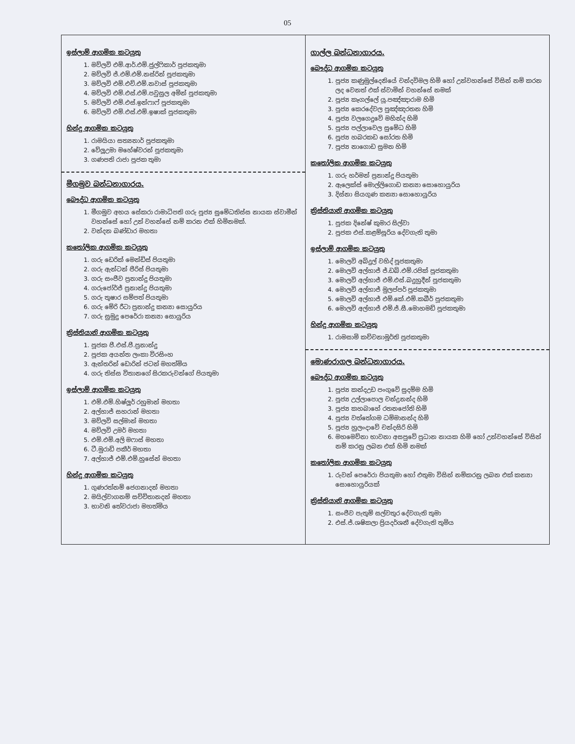05
| ඉස්ලාම් ආගමික කටයුතු 1. මව්ලවි එම්.ආර්.එම්.ජුල්ෆිකාර් පූජකතුමා 2. මව්ලවි ජ්.එම්.එම්.නස්රින් පූජකතුමා 3. මව්ලවි එම්.එච්.එම්.නවාස් පූජකතුමා 4. මව්ලවි එම්.එස්.එම්.පවුසුල අමින් පූජකතුමා 5. මව්ලවි එම්.එස්.ඉන්ෆාෆ් පූජකතුමා 6. මව්ලවි එම්.එස්.එම්.ඉෂාක් පූජකතුමා හින්දු ආගමික කටයුතු 1. රාමයියා සත්‍යනාර් පූජකතුමා 2. වේලූඋමා මහේෂ්වරන් පූජකතුමා 3. ගණපති රාජා පූජක තුමා මීගමුව බන්ධනාගාරය. බෞද්ධ ආගමික කටයුතු 1. මීගමුව අභය සේකරා රාමාධිපති ගරු පූජ්‍ය සුමේධතිස්ස නායක ස්වාමීන් වහන්සේ හෝ උන් වහන්සේ නම් කරන එක් හිමිනමක්. 2. වන්දන බණ්ඩාර මහතා කතෝලික ආගමික කටයුතු 1. ගරු ඩෙරික් මෙන්ඩිස් පියතුමා 2. ගරු ඇන්ටන් පීරිස් පියතුමා 3. ගරු සංජීව ප්‍රනාන්දු පියතුමා 4. ගරුජෝර්ජ් ප්‍රනාන්දු පියතුමා 5. ගරු තුෂාර සම්පත් පියතුමා 6. ගරු මේරි රීටා ප්‍රනාන්දු කන්‍යා සොයුරිය 7. ගරු සුමුදු පෙරේරා කන්‍යා සොයුරිය ක්‍රිස්තියානි ආගමික කටයුතු 1. පූජක පී.එස්.පී.ප්‍රනාන්දු 2. පූජක අයන්ත ලංකා විරසිංහ 3. ඇන්තරින් ඩොරින් ජටන් මහත්මිය 4. ගරු තිස්ස විතානගේ සිරකරුවන්ගේ පියතුමා ඉස්ලාම් ආගමික කටයුතු 1. එම්.එම්.හිෂ්ලූර් රහුමාන් මහතා 2. අල්හාජ් සහරාන් මහතා 3. මව්ලවි සල්මාන් මහතා 4. මව්ලවි උමර් මහතා 5. එම්.එම්.අලි මෆාස් මහතා 6. ටී.මුරාඩ් පකීර් මහතා 7. අල්හාජ් එම්.එම්.හුසේන් මහතා හින්දු ආගමික කටයුතු 1. ගුණරත්නම් ජෙගනාදන් මහතා 2. මයිල්වාගනම් සච්චිතානදන් මහතා 3. භාවනි තේවරාජා මහත්මිය | ගාල්ල බන්ධනාගාරය. බෞද්ධ ආගමික කටයුතු 1. පූජ්‍ය කණුමුල්දෙනියේ චන්දවිමල හිමි හෝ උන්වහන්සේ විසින් නම් කරන ලද වෙනත් එක් ස්වාමින් වහන්සේ නමක් 2. පූජ්‍ය කෑගල්ලේ යූ.පඤ්ඤාරාම හිමි 3. පූජ්‍ය කෙරදේවල පුඤ්ඤරතන හිමි 4. පූජ්‍ය වලගෙදුවේ මහින්ද හිමි 5. පූජ්‍ය පල්ලාවෙල සුමේධ හිමි 6. පූජ්‍ය හබරකඩ සෝරත හිමි 7. පූජ්‍ය නාගොඩ සුමන හිමි කතෝලික ආගමික කටයුතු 1. ගරු හර්මන් ප්‍රනාන්දු පියතුමා 2. ඇලෙක්ස් මොල්ලිගොඩ කන්‍යා සොහොයුරිය 3. දිස්නා සියගුණ කන්‍යා සොහොයුරිය ක්‍රිස්තියානි ආගමික කටයුතු 1. පූජක දිනේෂ් කුමාර සිල්වා 2. පූජක එස්.කළම්සූරිය දේවගැති තුමා ඉස්ලාම් ආගමික කටයුතු 1. මොලවි අබ්දුල් වහිද් පූජකතුමා 2. මොලවි අල්හාජ් ජ්.ඩබ්.එම්.රපික් පූජකතුමා 3. මොලවි අල්හාජ් එම්.එස්.බදුහුදීන් පූජකතුමා 4. මොලවි අල්හාජ් මුලප්පර් පූජකතුමා 5. මොලවි අල්හාජ් එම්.කේ.එම්.කබීර් පූජකතුමා 6. මොලවි අල්හාජ් එම්.ජ්.සී.මොහමඩ් පූජකතුමා හින්දු ආගමික කටයුතු 1. රාමසාමි කච්චනාමූර්ති පූජකතුමා මොණරාගල බන්ධනාගාරය. බෞද්ධ ආගමික කටයුතු 1. පූජ්‍ය කන්දඋඩ පංගුවේ සුදම්ම හිමි 2. පූජ්‍ය උල්ලාපොල චන්ද්‍රනන්ද හිමි 3. පූජ්‍ය කහබාහේ රතනජෝති හිමි 4. පූජ්‍ය වත්තේගම ධම්මානන්ද හිමි 5. පූජ්‍ය හුලංදාවේ චන්දසිරි හිමි 6. මහමෙව්නා භාවනා අසපුවේ ප්‍රධාන නායක හිමි හෝ උන්වහන්සේ විසින් නම් කරනු ලබන එක් හිමි නමක් කතෝලික ආගමික කටයුතු 1. රුවන් පෙරේරා පියතුමා හෝ එතුමා විසින් නම්කරනු ලබන එක් කන්‍යා සොහොයුරියක් ක්‍රිස්තියානි ආගමික කටයුතු 1. සංජීව පැතුම් සල්වතුර දේවගැති තුමා 2. එස්.ජ්.ශෂිකලා ප්‍රියදර්ශනී දේවගැති තුමිය |